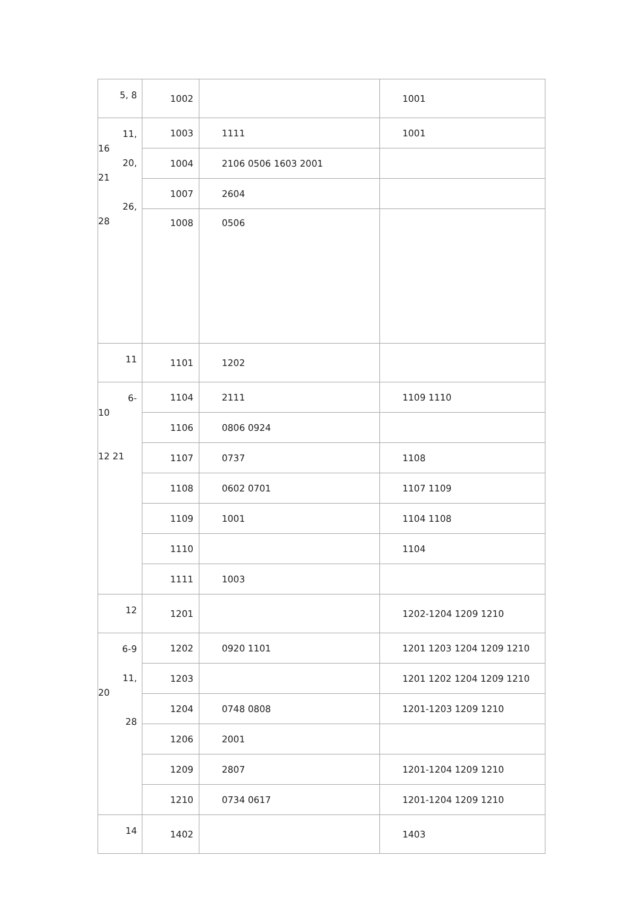| 5, 8 | 1002 | | 1001 |
| 11, 16 20, 21 26, 28 | 1003 | 1111 | 1001 |
| | 1004 | 2106 0506 1603 2001 | |
| | 1007 | 2604 | |
| | 1008 | 0506 | |
| 11 | 1101 | 1202 | |
| 6- 10 12 21 | 1104 | 2111 | 1109 1110 |
| | 1106 | 0806 0924 | |
| | 1107 | 0737 | 1108 |
| | 1108 | 0602 0701 | 1107 1109 |
| | 1109 | 1001 | 1104 1108 |
| | 1110 | | 1104 |
| | 1111 | 1003 | |
| 12 | 1201 | | 1202-1204 1209 1210 |
| 6-9 11, 20 28 | 1202 | 0920 1101 | 1201 1203 1204 1209 1210 |
| | 1203 | | 1201 1202 1204 1209 1210 |
| | 1204 | 0748 0808 | 1201-1203 1209 1210 |
| | 1206 | 2001 | |
| | 1209 | 2807 | 1201-1204 1209 1210 |
| | 1210 | 0734 0617 | 1201-1204 1209 1210 |
| 14 | 1402 | | 1403 |